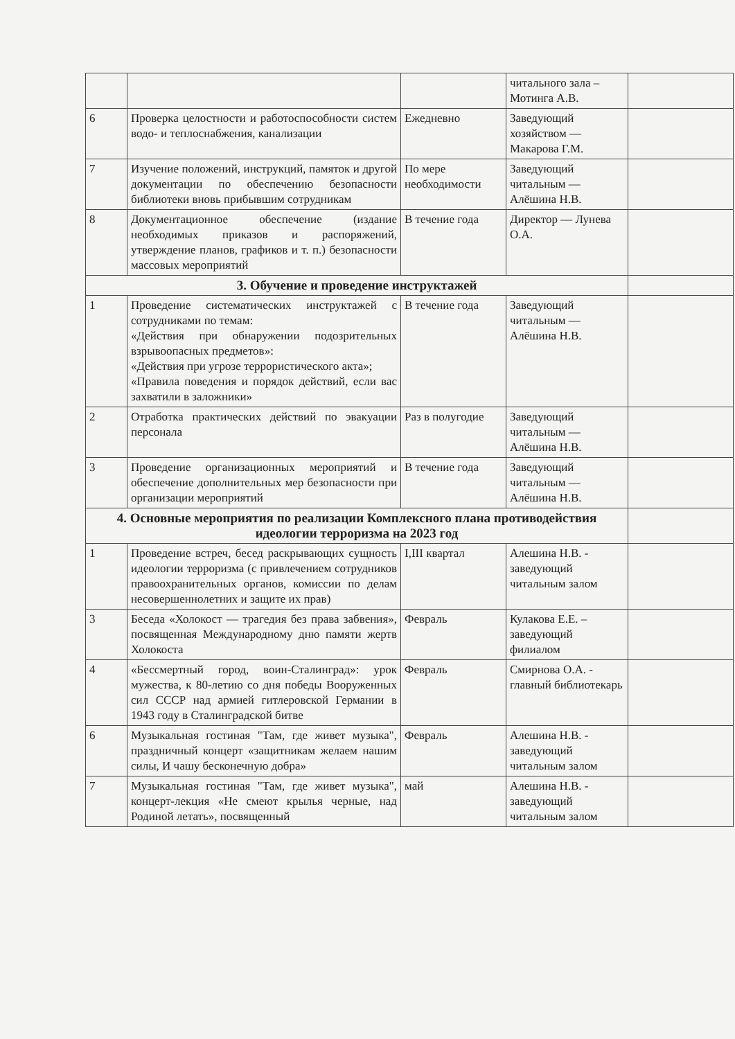| | | | читального зала – Мотинга А.В. | |
| 6 | Проверка целостности и работоспособности систем водо- и теплоснабжения, канализации | Ежедневно | Заведующий хозяйством — Макарова Г.М. | |
| 7 | Изучение положений, инструкций, памяток и другой документации по обеспечению безопасности библиотеки вновь прибывшим сотрудникам | По мере необходимости | Заведующий читальным — Алёшина Н.В. | |
| 8 | Документационное обеспечение (издание необходимых приказов и распоряжений, утверждение планов, графиков и т. п.) безопасности массовых мероприятий | В течение года | Директор — Лунева О.А. | |
| 3. Обучение и проведение инструктажей | | | | |
| 1 | Проведение систематических инструктажей с сотрудниками по темам: «Действия при обнаружении подозрительных взрывоопасных предметов»: «Действия при угрозе террористического акта»; «Правила поведения и порядок действий, если вас захватили в заложники» | В течение года | Заведующий читальным — Алёшина Н.В. | |
| 2 | Отработка практических действий по эвакуации персонала | Раз в полугодие | Заведующий читальным — Алёшина Н.В. | |
| 3 | Проведение организационных мероприятий и обеспечение дополнительных мер безопасности при организации мероприятий | В течение года | Заведующий читальным — Алёшина Н.В. | |
| 4. Основные мероприятия по реализации Комплексного плана противодействия идеологии терроризма на 2023 год | | | | |
| 1 | Проведение встреч, бесед раскрывающих сущность идеологии терроризма (с привлечением сотрудников правоохранительных органов, комиссии по делам несовершеннолетних и защите их прав) | I,III квартал | Алешина Н.В. - заведующий читальным залом | |
| 3 | Беседа «Холокост — трагедия без права забвения», посвященная Международному дню памяти жертв Холокоста | Февраль | Кулакова Е.Е. – заведующий филиалом | |
| 4 | «Бессмертный город, воин-Сталинград»: урок мужества, к 80-летию со дня победы Вооруженных сил СССР над армией гитлеровской Германии в 1943 году в Сталинградской битве | Февраль | Смирнова О.А. - главный библиотекарь | |
| 6 | Музыкальная гостиная "Там, где живет музыка", праздничный концерт «защитникам желаем нашим силы, И чашу бесконечную добра» | Февраль | Алешина Н.В. - заведующий читальным залом | |
| 7 | Музыкальная гостиная "Там, где живет музыка", концерт-лекция «Не смеют крылья черные, над Родиной летать», посвященный | май | Алешина Н.В. - заведующий читальным залом | |